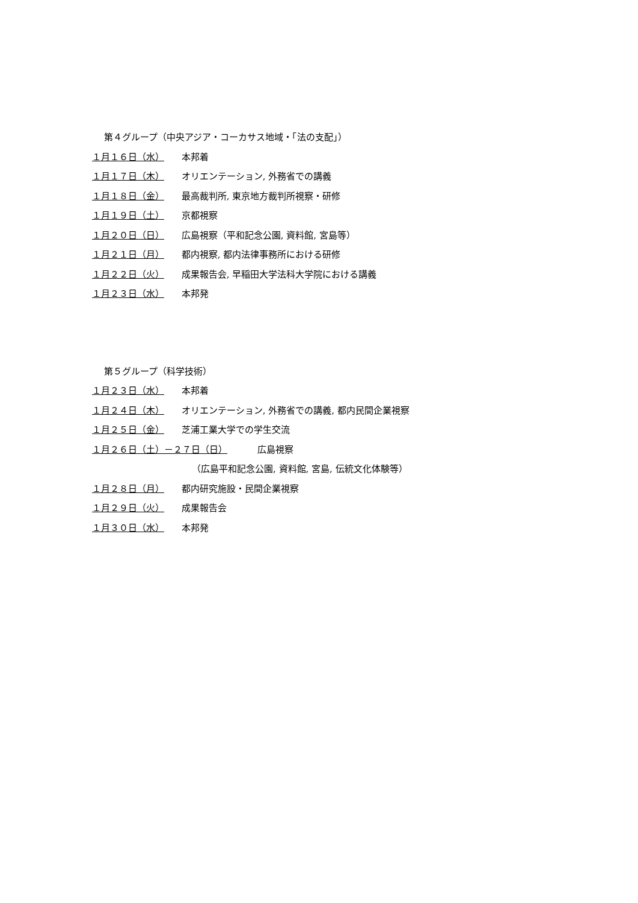第４グループ（中央アジア・コーカサス地域・「法の支配」）
１月１６日（水） 本邦着
１月１７日（木） オリエンテーション, 外務省での講義
１月１８日（金） 最高裁判所, 東京地方裁判所視察・研修
１月１９日（土） 京都視察
１月２０日（日） 広島視察（平和記念公園, 資料館, 宮島等）
１月２１日（月） 都内視察, 都内法律事務所における研修
１月２２日（火） 成果報告会, 早稲田大学法科大学院における講義
１月２３日（水） 本邦発
第５グループ（科学技術）
１月２３日（水） 本邦着
１月２４日（木） オリエンテーション, 外務省での講義, 都内民間企業視察
１月２５日（金） 芝浦工業大学での学生交流
１月２６日（土）－２７日（日） 広島視察
（広島平和記念公園, 資料館, 宮島, 伝統文化体験等）
１月２８日（月） 都内研究施設・民間企業視察
１月２９日（火） 成果報告会
１月３０日（水） 本邦発